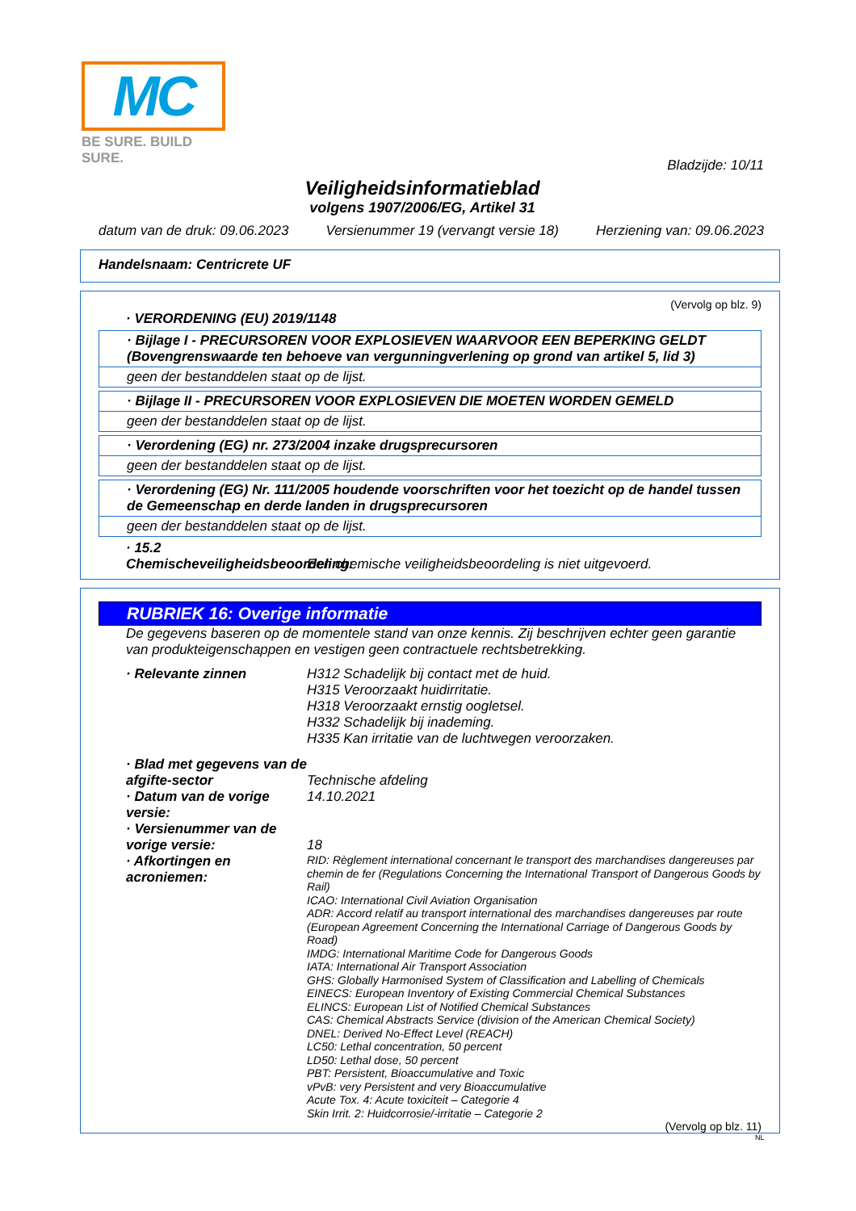MC
BE SURE. BUILD SURE.
Bladzijde: 10/11
Veiligheidsinformatieblad
volgens 1907/2006/EG, Artikel 31
datum van de druk: 09.06.2023 Versienummer 19 (vervangt versie 18) Herziening van: 09.06.2023
Handelsnaam: Centricrete UF
(Vervolg op blz. 9)
· VERORDENING (EU) 2019/1148
· Bijlage I - PRECURSOREN VOOR EXPLOSIEVEN WAARVOOR EEN BEPERKING GELDT (Bovengrenswaarde ten behoeve van vergunningverlening op grond van artikel 5, lid 3)
geen der bestanddelen staat op de lijst.
· Bijlage II - PRECURSOREN VOOR EXPLOSIEVEN DIE MOETEN WORDEN GEMELD
geen der bestanddelen staat op de lijst.
· Verordening (EG) nr. 273/2004 inzake drugsprecursoren
geen der bestanddelen staat op de lijst.
· Verordening (EG) Nr. 111/2005 houdende voorschriften voor het toezicht op de handel tussen de Gemeenschap en derde landen in drugsprecursoren
geen der bestanddelen staat op de lijst.
· 15.2 Chemischeveiligheidsbeoordeling:
Een chemische veiligheidsbeoordeling is niet uitgevoerd.
RUBRIEK 16: Overige informatie
De gegevens baseren op de momentele stand van onze kennis. Zij beschrijven echter geen garantie van produkteigenschappen en vestigen geen contractuele rechtsbetrekking.
· Relevante zinnen H312 Schadelijk bij contact met de huid.
H315 Veroorzaakt huidirritatie.
H318 Veroorzaakt ernstig oogletsel.
H332 Schadelijk bij inademing.
H335 Kan irritatie van de luchtwegen veroorzaken.
· Blad met gegevens van de afgifte-sector
Technische afdeling
· Datum van de vorige versie:
14.10.2021
· Versienummer van de vorige versie:
18
· Afkortingen en acroniemen:
RID: Règlement international concernant le transport des marchandises dangereuses par chemin de fer (Regulations Concerning the International Transport of Dangerous Goods by Rail)
ICAO: International Civil Aviation Organisation
ADR: Accord relatif au transport international des marchandises dangereuses par route (European Agreement Concerning the International Carriage of Dangerous Goods by Road)
IMDG: International Maritime Code for Dangerous Goods
IATA: International Air Transport Association
GHS: Globally Harmonised System of Classification and Labelling of Chemicals
EINECS: European Inventory of Existing Commercial Chemical Substances
ELINCS: European List of Notified Chemical Substances
CAS: Chemical Abstracts Service (division of the American Chemical Society)
DNEL: Derived No-Effect Level (REACH)
LC50: Lethal concentration, 50 percent
LD50: Lethal dose, 50 percent
PBT: Persistent, Bioaccumulative and Toxic
vPvB: very Persistent and very Bioaccumulative
Acute Tox. 4: Acute toxiciteit – Categorie 4
Skin Irrit. 2: Huidcorrosie/-irritatie – Categorie 2
(Vervolg op blz. 11)
NL